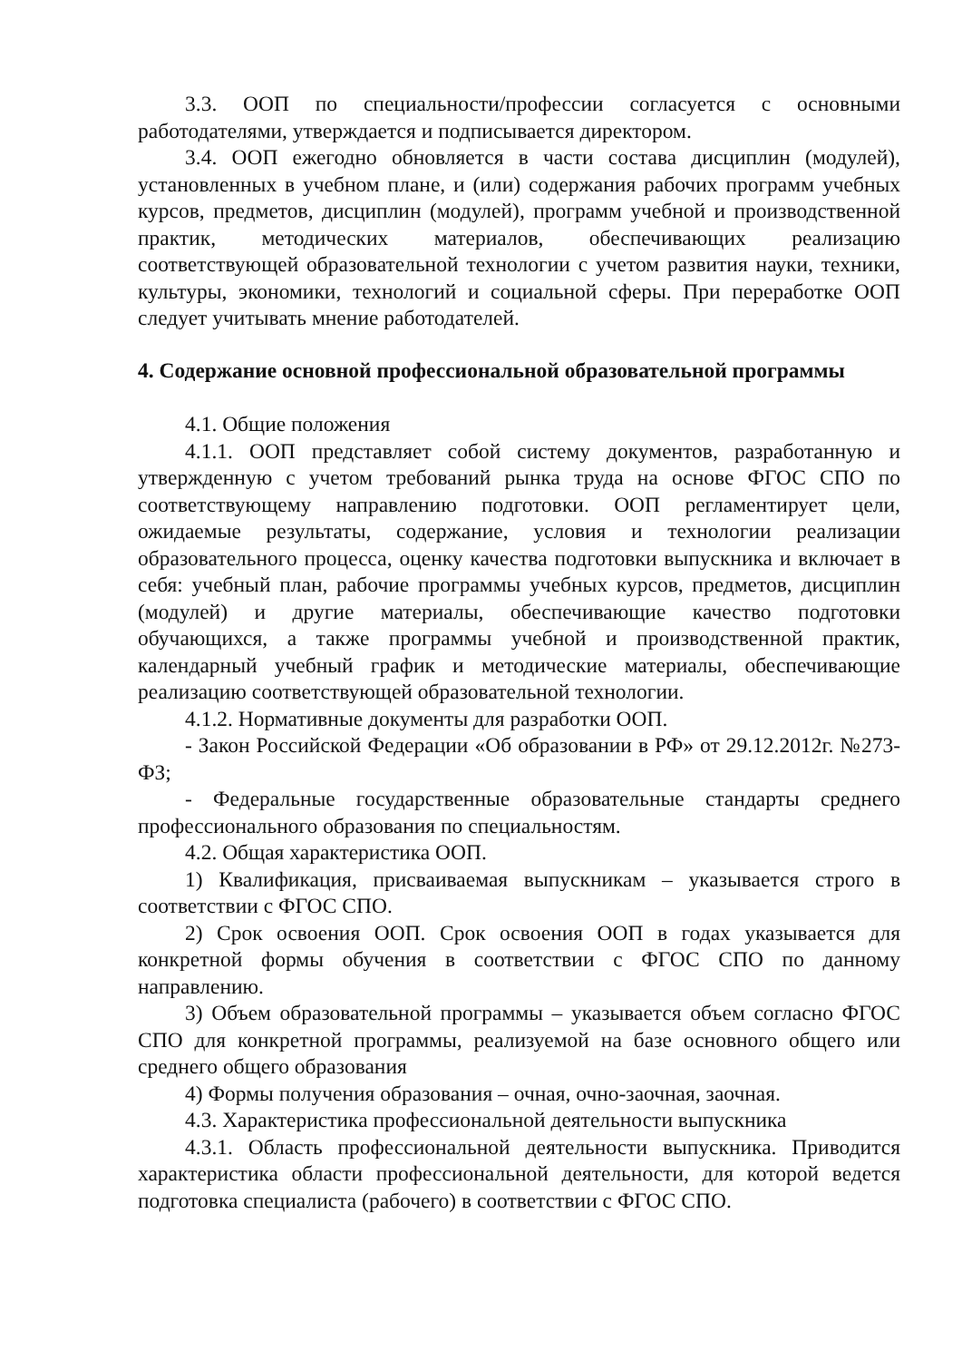3.3. ООП по специальности/профессии согласуется с основными работодателями, утверждается и подписывается директором.
3.4. ООП ежегодно обновляется в части состава дисциплин (модулей), установленных в учебном плане, и (или) содержания рабочих программ учебных курсов, предметов, дисциплин (модулей), программ учебной и производственной практик, методических материалов, обеспечивающих реализацию соответствующей образовательной технологии с учетом развития науки, техники, культуры, экономики, технологий и социальной сферы. При переработке ООП следует учитывать мнение работодателей.
4. Содержание основной профессиональной образовательной программы
4.1. Общие положения
4.1.1. ООП представляет собой систему документов, разработанную и утвержденную с учетом требований рынка труда на основе ФГОС СПО по соответствующему направлению подготовки. ООП регламентирует цели, ожидаемые результаты, содержание, условия и технологии реализации образовательного процесса, оценку качества подготовки выпускника и включает в себя: учебный план, рабочие программы учебных курсов, предметов, дисциплин (модулей) и другие материалы, обеспечивающие качество подготовки обучающихся, а также программы учебной и производственной практик, календарный учебный график и методические материалы, обеспечивающие реализацию соответствующей образовательной технологии.
4.1.2. Нормативные документы для разработки ООП.
- Закон Российской Федерации «Об образовании в РФ» от 29.12.2012г. №273-ФЗ;
- Федеральные государственные образовательные стандарты среднего профессионального образования по специальностям.
4.2. Общая характеристика ООП.
1) Квалификация, присваиваемая выпускникам – указывается строго в соответствии с ФГОС СПО.
2) Срок освоения ООП. Срок освоения ООП в годах указывается для конкретной формы обучения в соответствии с ФГОС СПО по данному направлению.
3) Объем образовательной программы – указывается объем согласно ФГОС СПО для конкретной программы, реализуемой на базе основного общего или среднего общего образования
4) Формы получения образования – очная, очно-заочная, заочная.
4.3. Характеристика профессиональной деятельности выпускника
4.3.1. Область профессиональной деятельности выпускника. Приводится характеристика области профессиональной деятельности, для которой ведется подготовка специалиста (рабочего) в соответствии с ФГОС СПО.